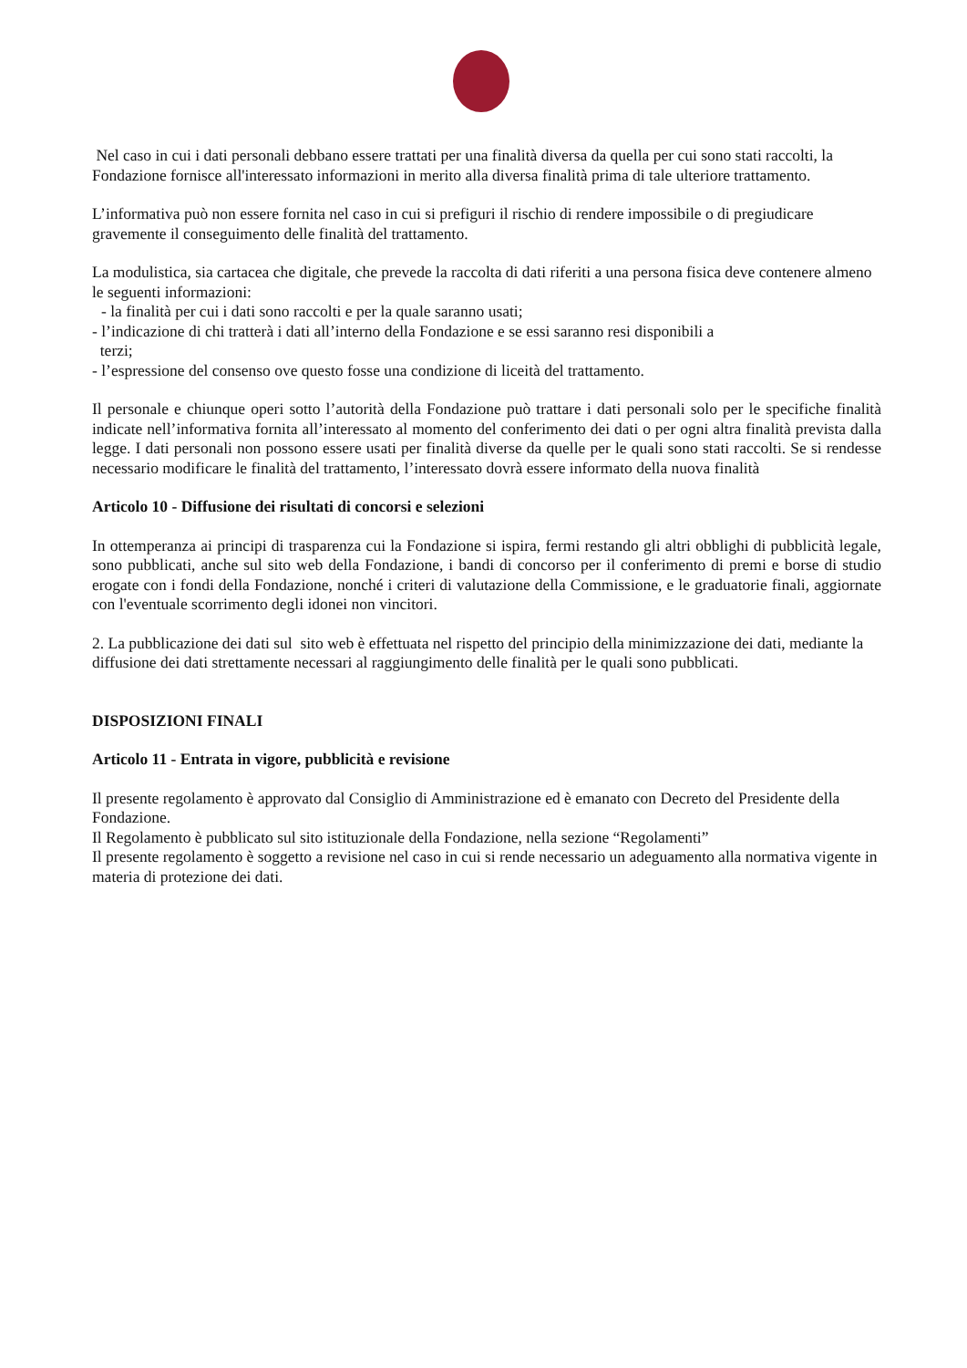Nel caso in cui i dati personali debbano essere trattati per una finalità diversa da quella per cui sono stati raccolti, la Fondazione fornisce all'interessato informazioni in merito alla diversa finalità prima di tale ulteriore trattamento.
L’informativa può non essere fornita nel caso in cui si prefiguri il rischio di rendere impossibile o di pregiudicare gravemente il conseguimento delle finalità del trattamento.
La modulistica, sia cartacea che digitale, che prevede la raccolta di dati riferiti a una persona fisica deve contenere almeno le seguenti informazioni:
- la finalità per cui i dati sono raccolti e per la quale saranno usati;
- l’indicazione di chi tratterà i dati all’interno della Fondazione e se essi saranno resi disponibili a
terzi;
- l’espressione del consenso ove questo fosse una condizione di liceità del trattamento.
Il personale e chiunque operi sotto l’autorità della Fondazione può trattare i dati personali solo per le specifiche finalità indicate nell’informativa fornita all’interessato al momento del conferimento dei dati o per ogni altra finalità prevista dalla legge. I dati personali non possono essere usati per finalità diverse da quelle per le quali sono stati raccolti. Se si rendesse necessario modificare le finalità del trattamento, l’interessato dovrà essere informato della nuova finalità
Articolo 10 - Diffusione dei risultati di concorsi e selezioni
In ottemperanza ai principi di trasparenza cui la Fondazione si ispira, fermi restando gli altri obblighi di pubblicità legale, sono pubblicati, anche sul sito web della Fondazione, i bandi di concorso per il conferimento di premi e borse di studio erogate con i fondi della Fondazione, nonché i criteri di valutazione della Commissione, e le graduatorie finali, aggiornate con l'eventuale scorrimento degli idonei non vincitori.
2. La pubblicazione dei dati sul sito web è effettuata nel rispetto del principio della minimizzazione dei dati, mediante la diffusione dei dati strettamente necessari al raggiungimento delle finalità per le quali sono pubblicati.
DISPOSIZIONI FINALI
Articolo 11 - Entrata in vigore, pubblicità e revisione
Il presente regolamento è approvato dal Consiglio di Amministrazione ed è emanato con Decreto del Presidente della Fondazione.
Il Regolamento è pubblicato sul sito istituzionale della Fondazione, nella sezione “Regolamenti”
Il presente regolamento è soggetto a revisione nel caso in cui si rende necessario un adeguamento alla normativa vigente in materia di protezione dei dati.